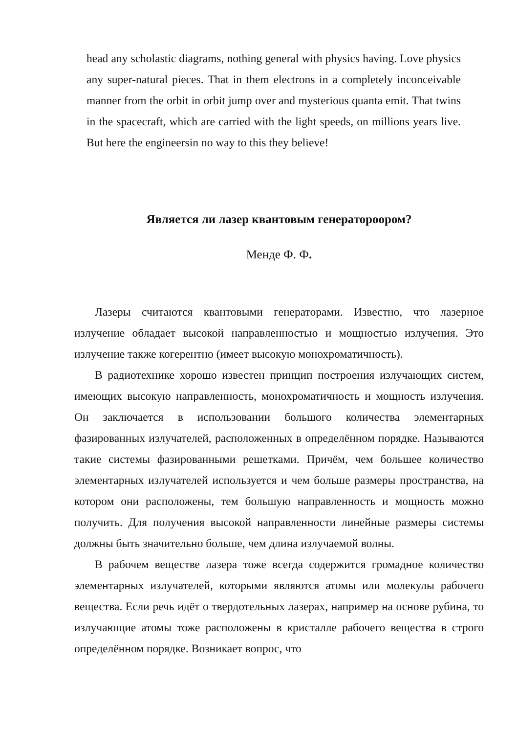head any scholastic diagrams, nothing general with physics having. Love physics any super-natural pieces. That in them electrons in a completely inconceivable manner from the orbit in orbit jump over and mysterious quanta emit. That twins in the spacecraft, which are carried with the light speeds, on millions years live. But here the engineersin no way to this they believe!
Является ли лазер квантовым генератороором?
Менде Ф. Ф.
Лазеры считаются квантовыми генераторами. Известно, что лазерное излучение обладает высокой направленностью и мощностью излучения. Это излучение также когерентно (имеет высокую монохроматичность).
В радиотехнике хорошо известен принцип построения излучающих систем, имеющих высокую направленность, монохроматичность и мощность излучения. Он заключается в использовании большого количества элементарных фазированных излучателей, расположенных в определённом порядке. Называются такие системы фазированными решетками. Причём, чем большее количество элементарных излучателей используется и чем больше размеры пространства, на котором они расположены, тем большую направленность и мощность можно получить. Для получения высокой направленности линейные размеры системы должны быть значительно больше, чем длина излучаемой волны.
В рабочем веществе лазера тоже всегда содержится громадное количество элементарных излучателей, которыми являются атомы или молекулы рабочего вещества. Если речь идёт о твердотельных лазерах, например на основе рубина, то излучающие атомы тоже расположены в кристалле рабочего вещества в строго определённом порядке. Возникает вопрос, что